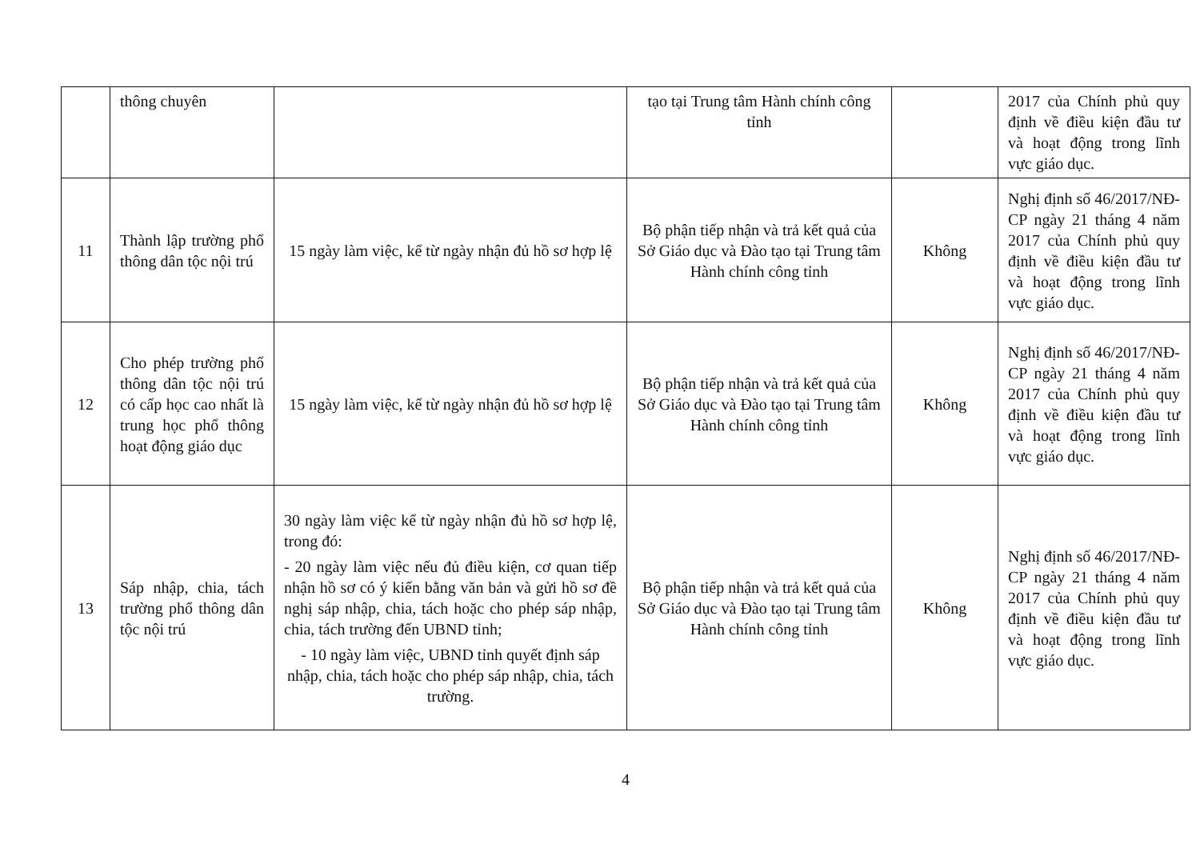| | thông chuyên | | tạo tại Trung tâm Hành chính công tỉnh | | 2017 của Chính phủ quy định về điều kiện đầu tư và hoạt động trong lĩnh vực giáo dục. |
| 11 | Thành lập trường phổ thông dân tộc nội trú | 15 ngày làm việc, kể từ ngày nhận đủ hồ sơ hợp lệ | Bộ phận tiếp nhận và trả kết quả của Sở Giáo dục và Đào tạo tại Trung tâm Hành chính công tỉnh | Không | Nghị định số 46/2017/NĐ-CP ngày 21 tháng 4 năm 2017 của Chính phủ quy định về điều kiện đầu tư và hoạt động trong lĩnh vực giáo dục. |
| 12 | Cho phép trường phổ thông dân tộc nội trú có cấp học cao nhất là trung học phổ thông hoạt động giáo dục | 15 ngày làm việc, kể từ ngày nhận đủ hồ sơ hợp lệ | Bộ phận tiếp nhận và trả kết quả của Sở Giáo dục và Đào tạo tại Trung tâm Hành chính công tỉnh | Không | Nghị định số 46/2017/NĐ-CP ngày 21 tháng 4 năm 2017 của Chính phủ quy định về điều kiện đầu tư và hoạt động trong lĩnh vực giáo dục. |
| 13 | Sáp nhập, chia, tách trường phổ thông dân tộc nội trú | 30 ngày làm việc kể từ ngày nhận đủ hồ sơ hợp lệ, trong đó: - 20 ngày làm việc nếu đủ điều kiện, cơ quan tiếp nhận hồ sơ có ý kiến bằng văn bản và gửi hồ sơ đề nghị sáp nhập, chia, tách hoặc cho phép sáp nhập, chia, tách trường đến UBND tỉnh; - 10 ngày làm việc, UBND tỉnh quyết định sáp nhập, chia, tách hoặc cho phép sáp nhập, chia, tách trường. | Bộ phận tiếp nhận và trả kết quả của Sở Giáo dục và Đào tạo tại Trung tâm Hành chính công tỉnh | Không | Nghị định số 46/2017/NĐ-CP ngày 21 tháng 4 năm 2017 của Chính phủ quy định về điều kiện đầu tư và hoạt động trong lĩnh vực giáo dục. |
4